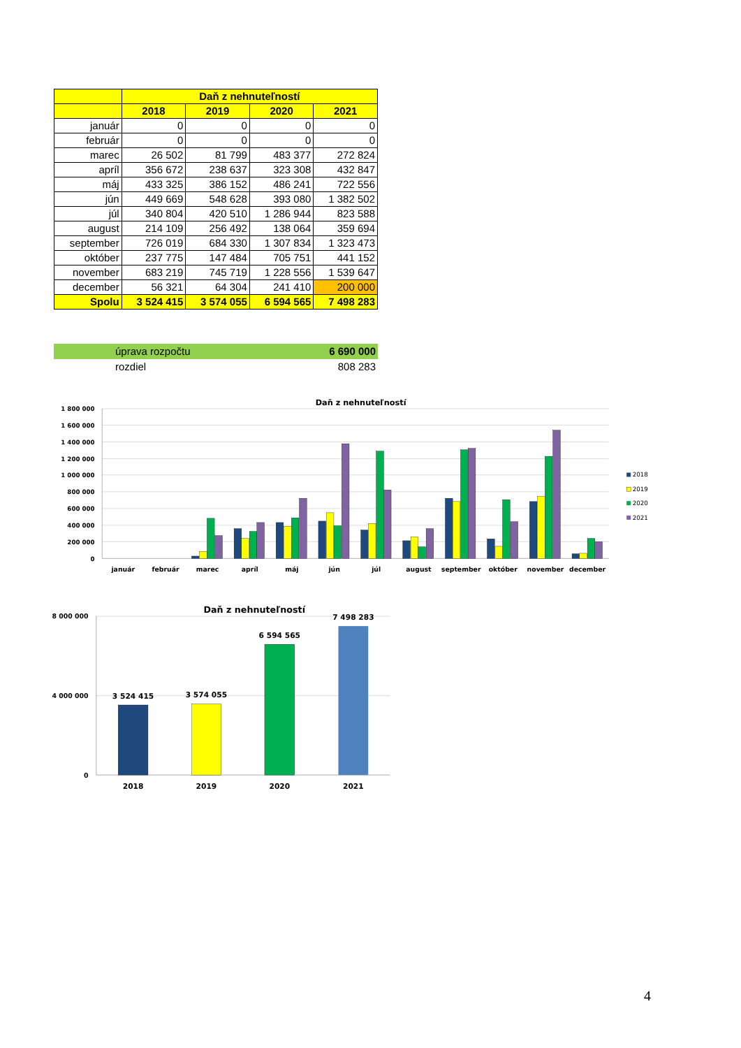| | Daň z nehnuteľností | | | |
| --- | --- | --- | --- | --- |
| | 2018 | 2019 | 2020 | 2021 |
| január | 0 | 0 | 0 | 0 |
| február | 0 | 0 | 0 | 0 |
| marec | 26 502 | 81 799 | 483 377 | 272 824 |
| apríl | 356 672 | 238 637 | 323 308 | 432 847 |
| máj | 433 325 | 386 152 | 486 241 | 722 556 |
| jún | 449 669 | 548 628 | 393 080 | 1 382 502 |
| júl | 340 804 | 420 510 | 1 286 944 | 823 588 |
| august | 214 109 | 256 492 | 138 064 | 359 694 |
| september | 726 019 | 684 330 | 1 307 834 | 1 323 473 |
| október | 237 775 | 147 484 | 705 751 | 441 152 |
| november | 683 219 | 745 719 | 1 228 556 | 1 539 647 |
| december | 56 321 | 64 304 | 241 410 | 200 000 |
| Spolu | 3 524 415 | 3 574 055 | 6 594 565 | 7 498 283 |
úprava rozpočtu 6 690 000
rozdiel 808 283
Daň z nehnuteľností
1 800 000
1 600 000
1 400 000
1 200 000
1 000 000
800 000
600 000
400 000
200 000
0
január
február
marec
apríl
máj
jún
júl
august
september
október
november
december
2018
2019
2020
2021
Daň z nehnuteľností
8 000 000
4 000 000
0
3 524 415
3 574 055
6 594 565
7 498 283
2018
2019
2020
2021
4